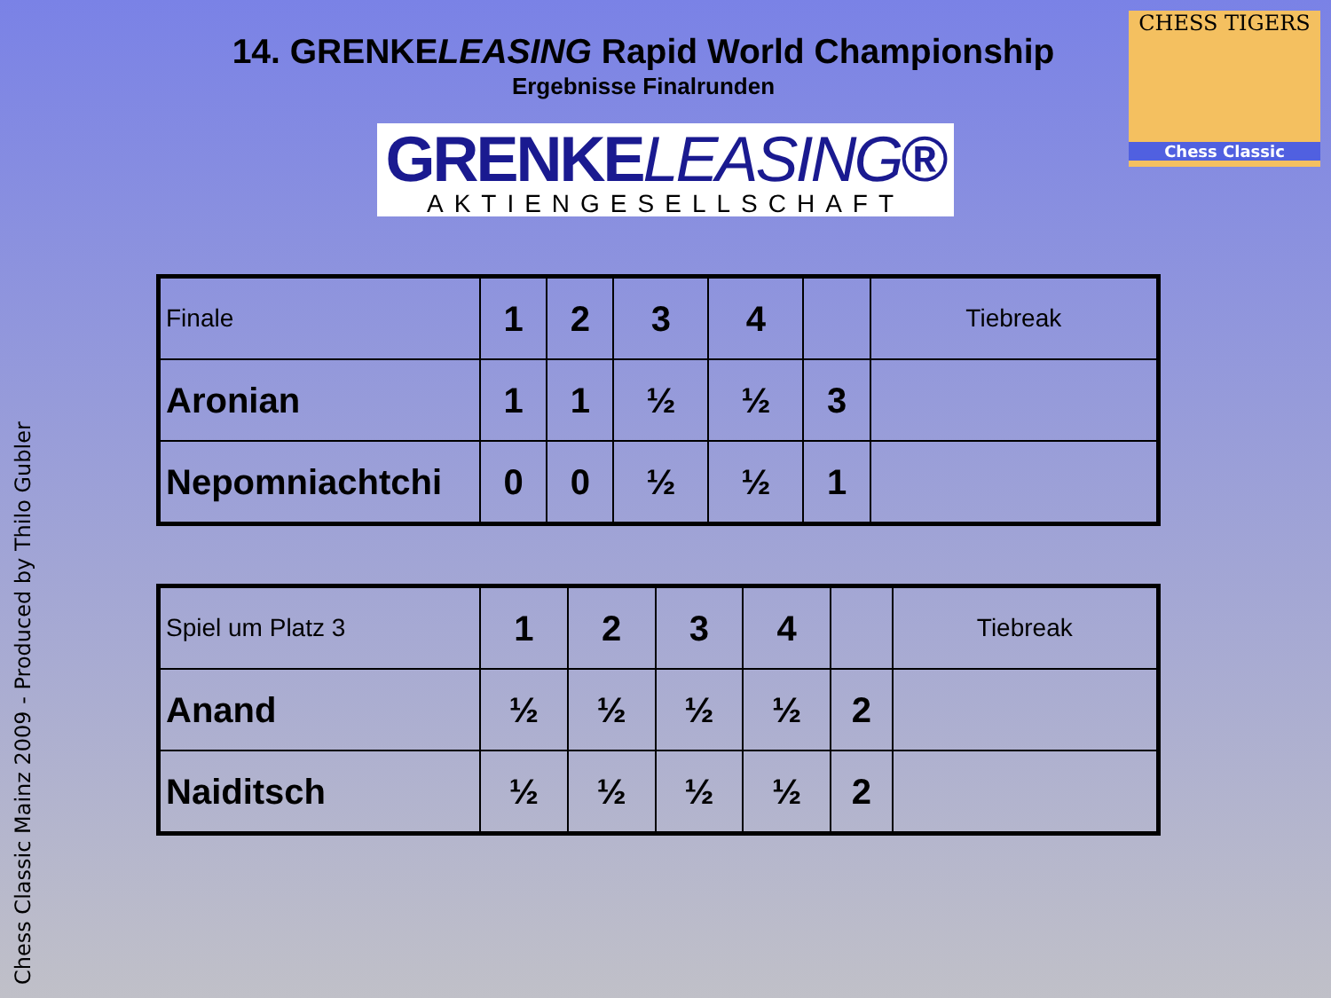Chess Classic Mainz 2009 - Produced by Thilo Gubler
CHESS TIGERS
Chess Classic
14. GRENKELEASING Rapid World Championship
Ergebnisse Finalrunden
GRENKELEASING®
AKTIENGESELLSCHAFT
| Finale | 1 | 2 | 3 | 4 | | Tiebreak |
| Aronian | 1 | 1 | ½ | ½ | 3 | |
| Nepomniachtchi | 0 | 0 | ½ | ½ | 1 | |
| Spiel um Platz 3 | 1 | 2 | 3 | 4 | | Tiebreak |
| Anand | ½ | ½ | ½ | ½ | 2 | |
| Naiditsch | ½ | ½ | ½ | ½ | 2 | |